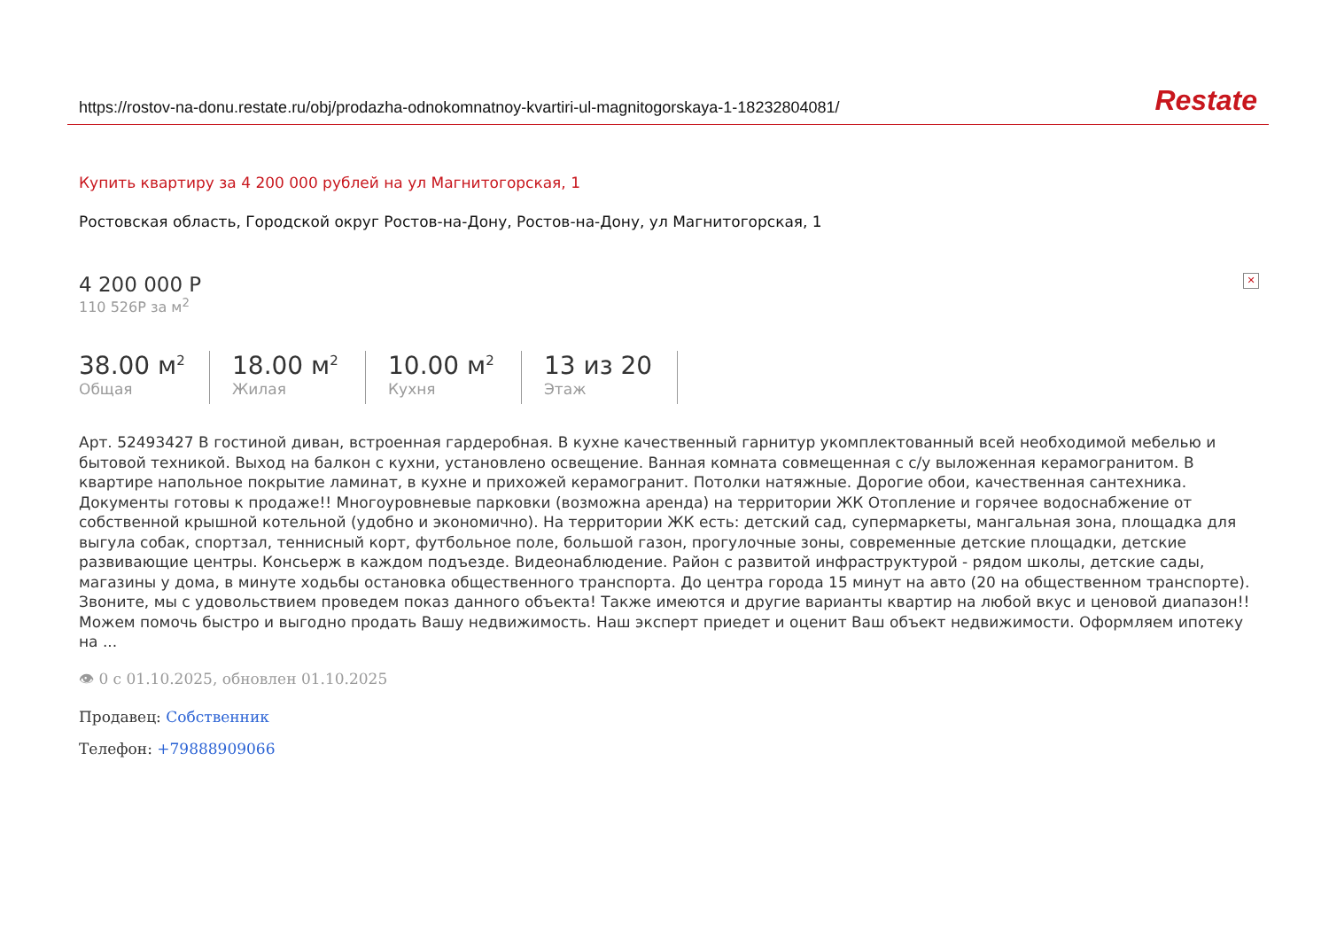https://rostov-na-donu.restate.ru/obj/prodazha-odnokomnatnoy-kvartiri-ul-magnitogorskaya-1-18232804081/ Restate
Купить квартиру за 4 200 000 рублей на ул Магнитогорская, 1
Ростовская область, Городской округ Ростов-на-Дону, Ростов-на-Дону, ул Магнитогорская, 1
4 200 000 Р
110 526Р за м<sup>2</sup>
✕
38.00 м<sup>2</sup>
Общая
18.00 м<sup>2</sup>
Жилая
10.00 м<sup>2</sup>
Кухня
13 из 20
Этаж
Арт. 52493427 В гостиной диван, встроенная гардеробная. В кухне качественный гарнитур укомплектованный всей необходимой мебелью и бытовой техникой. Выход на балкон с кухни, установлено освещение. Ванная комната совмещенная с с/у выложенная керамогранитом. В квартире напольное покрытие ламинат, в кухне и прихожей керамогранит. Потолки натяжные. Дорогие обои, качественная сантехника. Документы готовы к продаже!! Многоуровневые парковки (возможна аренда) на территории ЖК Отопление и горячее водоснабжение от собственной крышной котельной (удобно и экономично). На территории ЖК есть: детский сад, супермаркеты, мангальная зона, площадка для выгула собак, спортзал, теннисный корт, футбольное поле, большой газон, прогулочные зоны, современные детские площадки, детские развивающие центры. Консьерж в каждом подъезде. Видеонаблюдение. Район с развитой инфраструктурой - рядом школы, детские сады, магазины у дома, в минуте ходьбы остановка общественного транспорта. До центра города 15 минут на авто (20 на общественном транспорте). Звоните, мы с удовольствием проведем показ данного объекта! Также имеются и другие варианты квартир на любой вкус и ценовой диапазон!! Можем помочь быстро и выгодно продать Вашу недвижимость. Наш эксперт приедет и оценит Ваш объект недвижимости. Оформляем ипотеку на ...
👁 0 с 01.10.2025, обновлен 01.10.2025
Продавец: Собственник
Телефон: +79888909066